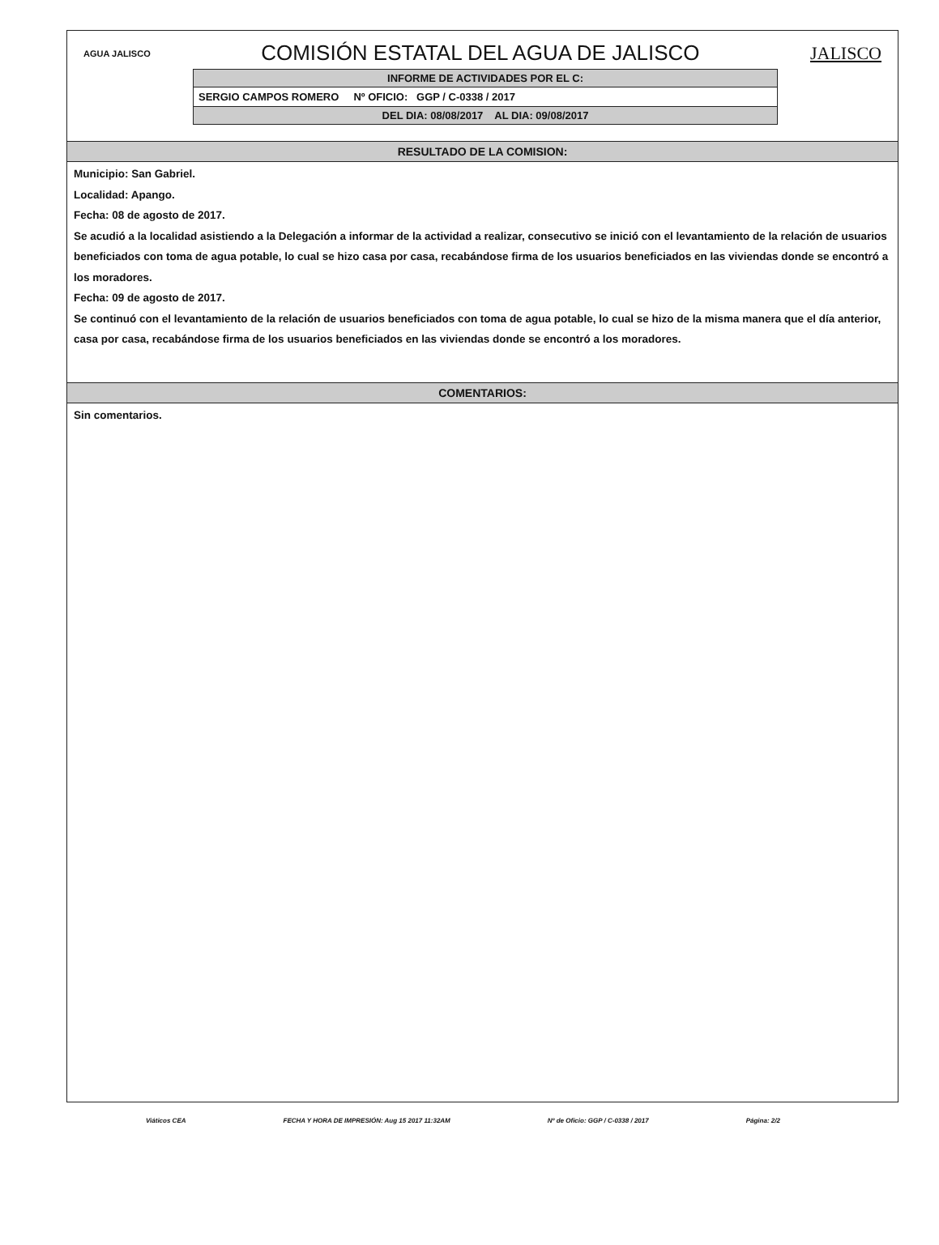AGUA JALISCO COMISIÓN ESTATAL DEL AGUA DE JALISCO JALISCO
INFORME DE ACTIVIDADES POR EL C:
SERGIO CAMPOS ROMERO Nº OFICIO: GGP / C-0338 / 2017
DEL DIA: 08/08/2017 AL DIA: 09/08/2017
RESULTADO DE LA COMISION:
Municipio: San Gabriel.
Localidad: Apango.
Fecha: 08 de agosto de 2017.
Se acudió a la localidad asistiendo a la Delegación a informar de la actividad a realizar, consecutivo se inició con el levantamiento de la relación de usuarios beneficiados con toma de agua potable, lo cual se hizo casa por casa, recabándose firma de los usuarios beneficiados en las viviendas donde se encontró a los moradores.
Fecha: 09 de agosto de 2017.
Se continuó con el levantamiento de la relación de usuarios beneficiados con toma de agua potable, lo cual se hizo de la misma manera que el día anterior, casa por casa, recabándose firma de los usuarios beneficiados en las viviendas donde se encontró a los moradores.
COMENTARIOS:
Sin comentarios.
Viáticos CEA FECHA Y HORA DE IMPRESIÓN: Aug 15 2017 11:32AM Nº de Oficio: GGP / C-0338 / 2017 Página: 2/2